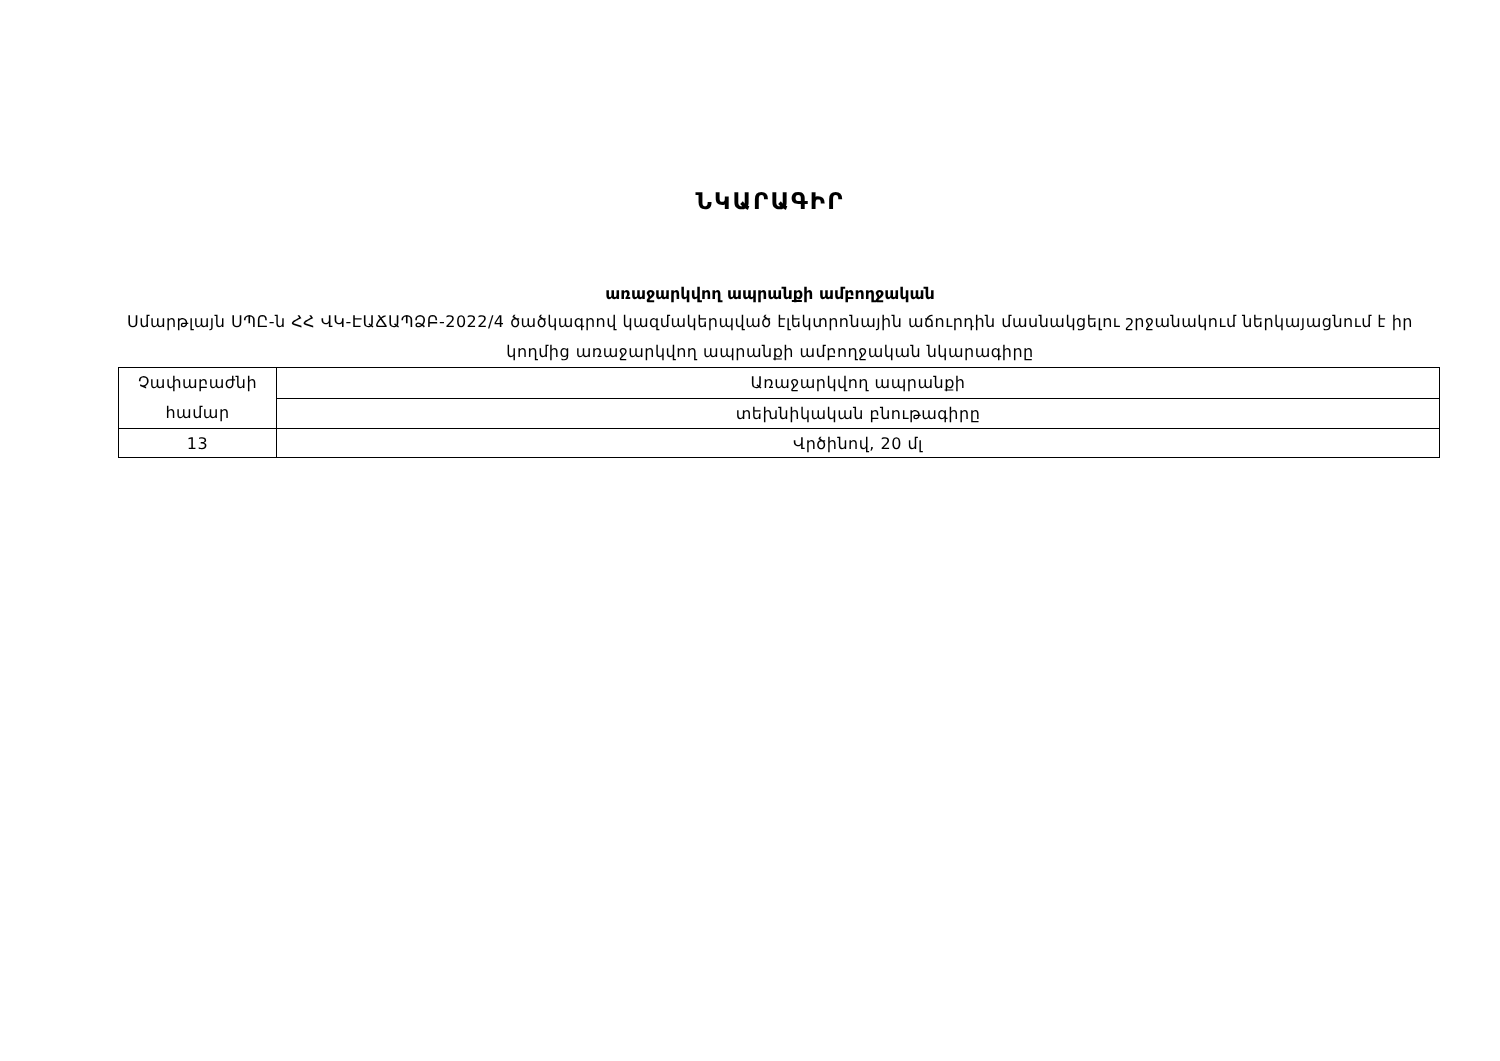ՆԿԱՐԱԳԻՐ
առաջարկվող ապրանքի ամբողջական
Սմարթլայն ՍՊԸ-ն ՀՀ ՎԿ-ԷԱՃԱՊՁԲ-2022/4 ծածկագրով կազմակերպված էլեկտրոնային աճուրդին մասնակցելու շրջանակում ներկայացնում է իր կողմից առաջարկվող ապրանքի ամբողջական նկարագիրը
| Չափաբաժնի համար | Առաջարկվող ապրանքի |
| | տեխնիկական բնութագիրը |
| 13 | Վրծինով, 20 մլ |